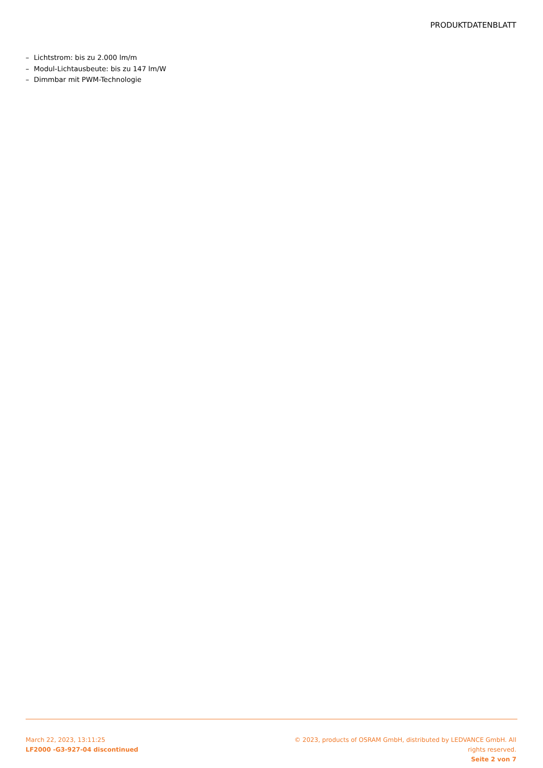PRODUKTDATENBLATT
– Lichtstrom: bis zu 2.000 lm/m
– Modul-Lichtausbeute: bis zu 147 lm/W
– Dimmbar mit PWM-Technologie
March 22, 2023, 13:11:25
LF2000 -G3-927-04 discontinued
© 2023, products of OSRAM GmbH, distributed by LEDVANCE GmbH. All rights reserved.
Seite 2 von 7